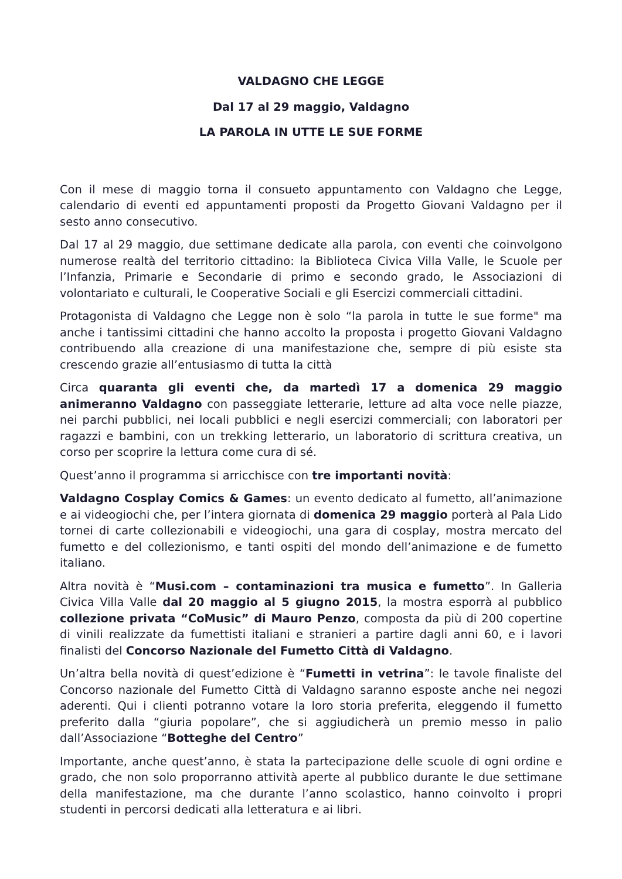VALDAGNO CHE LEGGE
Dal 17 al 29 maggio, Valdagno
LA PAROLA IN UTTE LE SUE FORME
Con il mese di maggio torna il consueto appuntamento con Valdagno che Legge, calendario di eventi ed appuntamenti proposti da Progetto Giovani Valdagno per il sesto anno consecutivo.
Dal 17 al 29 maggio, due settimane dedicate alla parola, con eventi che coinvolgono numerose realtà del territorio cittadino: la Biblioteca Civica Villa Valle, le Scuole per l’Infanzia, Primarie e Secondarie di primo e secondo grado, le Associazioni di volontariato e culturali, le Cooperative Sociali e gli Esercizi commerciali cittadini.
Protagonista di Valdagno che Legge non è solo “la parola in tutte le sue forme" ma anche i tantissimi cittadini che hanno accolto la proposta i progetto Giovani Valdagno contribuendo alla creazione di una manifestazione che, sempre di più esiste sta crescendo grazie all’entusiasmo di tutta la città
Circa quaranta gli eventi che, da martedì 17 a domenica 29 maggio animeranno Valdagno con passeggiate letterarie, letture ad alta voce nelle piazze, nei parchi pubblici, nei locali pubblici e negli esercizi commerciali; con laboratori per ragazzi e bambini, con un trekking letterario, un laboratorio di scrittura creativa, un corso per scoprire la lettura come cura di sé.
Quest’anno il programma si arricchisce con tre importanti novità:
Valdagno Cosplay Comics & Games: un evento dedicato al fumetto, all’animazione e ai videogiochi che, per l’intera giornata di domenica 29 maggio porterà al Pala Lido tornei di carte collezionabili e videogiochi, una gara di cosplay, mostra mercato del fumetto e del collezionismo, e tanti ospiti del mondo dell’animazione e de fumetto italiano.
Altra novità è “Musi.com – contaminazioni tra musica e fumetto”. In Galleria Civica Villa Valle dal 20 maggio al 5 giugno 2015, la mostra esporrà al pubblico collezione privata “CoMusic” di Mauro Penzo, composta da più di 200 copertine di vinili realizzate da fumettisti italiani e stranieri a partire dagli anni 60, e i lavori finalisti del Concorso Nazionale del Fumetto Città di Valdagno.
Un’altra bella novità di quest’edizione è “Fumetti in vetrina”: le tavole finaliste del Concorso nazionale del Fumetto Città di Valdagno saranno esposte anche nei negozi aderenti. Qui i clienti potranno votare la loro storia preferita, eleggendo il fumetto preferito dalla “giuria popolare”, che si aggiudicherà un premio messo in palio dall’Associazione “Botteghe del Centro”
Importante, anche quest’anno, è stata la partecipazione delle scuole di ogni ordine e grado, che non solo proporranno attività aperte al pubblico durante le due settimane della manifestazione, ma che durante l’anno scolastico, hanno coinvolto i propri studenti in percorsi dedicati alla letteratura e ai libri.